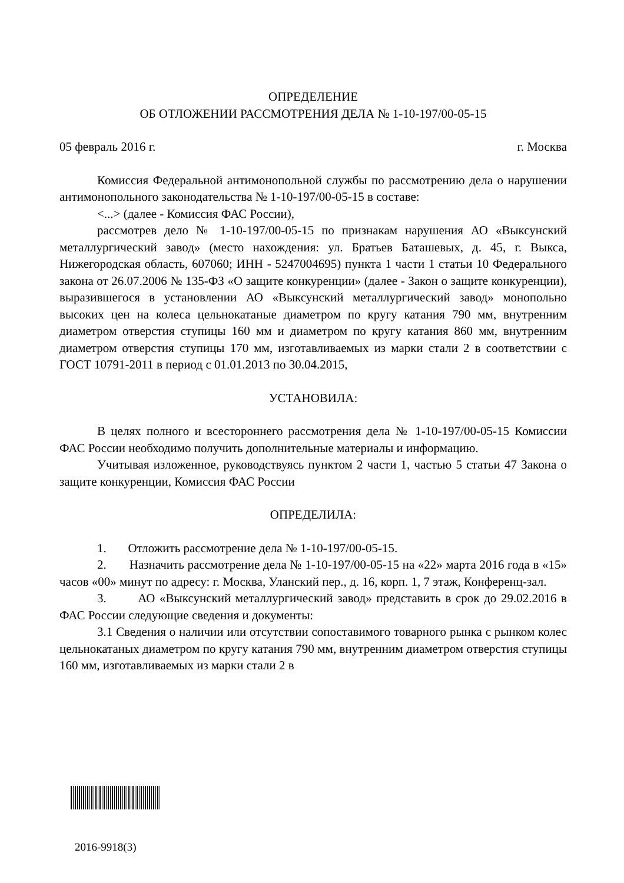ОПРЕДЕЛЕНИЕ
ОБ ОТЛОЖЕНИИ РАССМОТРЕНИЯ ДЕЛА № 1-10-197/00-05-15
05 февраль 2016 г. г. Москва
Комиссия Федеральной антимонопольной службы по рассмотрению дела о нарушении антимонопольного законодательства № 1-10-197/00-05-15 в составе:
<...> (далее - Комиссия ФАС России),
рассмотрев дело № 1-10-197/00-05-15 по признакам нарушения АО «Выксунский металлургический завод» (место нахождения: ул. Братьев Баташевых, д. 45, г. Выкса, Нижегородская область, 607060; ИНН - 5247004695) пункта 1 части 1 статьи 10 Федерального закона от 26.07.2006 № 135-ФЗ «О защите конкуренции» (далее - Закон о защите конкуренции), выразившегося в установлении АО «Выксунский металлургический завод» монопольно высоких цен на колеса цельнокатаные диаметром по кругу катания 790 мм, внутренним диаметром отверстия ступицы 160 мм и диаметром по кругу катания 860 мм, внутренним диаметром отверстия ступицы 170 мм, изготавливаемых из марки стали 2 в соответствии с ГОСТ 10791-2011 в период с 01.01.2013 по 30.04.2015,
УСТАНОВИЛА:
В целях полного и всестороннего рассмотрения дела № 1-10-197/00-05-15 Комиссии ФАС России необходимо получить дополнительные материалы и информацию.
Учитывая изложенное, руководствуясь пунктом 2 части 1, частью 5 статьи 47 Закона о защите конкуренции, Комиссия ФАС России
ОПРЕДЕЛИЛА:
1. Отложить рассмотрение дела № 1-10-197/00-05-15.
2. Назначить рассмотрение дела № 1-10-197/00-05-15 на «22» марта 2016 года в «15» часов «00» минут по адресу: г. Москва, Уланский пер., д. 16, корп. 1, 7 этаж, Конференц-зал.
3. АО «Выксунский металлургический завод» представить в срок до 29.02.2016 в ФАС России следующие сведения и документы:
3.1 Сведения о наличии или отсутствии сопоставимого товарного рынка с рынком колес цельнокатаных диаметром по кругу катания 790 мм, внутренним диаметром отверстия ступицы 160 мм, изготавливаемых из марки стали 2 в
2016-9918(3)